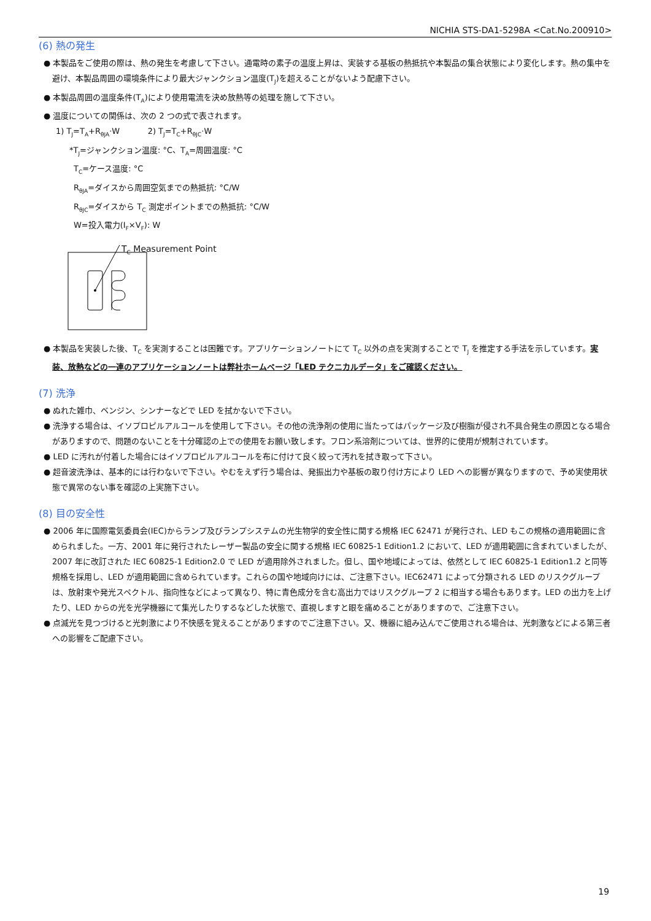NICHIA STS-DA1-5298A <Cat.No.200910>
(6) 熱の発生
● 本製品をご使用の際は、熱の発生を考慮して下さい。通電時の素子の温度上昇は、実装する基板の熱抵抗や本製品の集合状態により変化します。熱の集中を避け、本製品周囲の環境条件により最大ジャンクション温度(T<sub>J</sub>)を超えることがないよう配慮下さい。
● 本製品周囲の温度条件(T<sub>A</sub>)により使用電流を決め放熱等の処理を施して下さい。
● 温度についての関係は、次の 2 つの式で表されます。
1) T<sub>J</sub>=T<sub>A</sub>+R<sub>θJA</sub>·W 2) T<sub>J</sub>=T<sub>C</sub>+R<sub>θJC</sub>·W
*T<sub>J</sub>=ジャンクション温度: °C、T<sub>A</sub>=周囲温度: °C
T<sub>C</sub>=ケース温度: °C
R<sub>θJA</sub>=ダイスから周囲空気までの熱抵抗: °C/W
R<sub>θJC</sub>=ダイスから T<sub>C</sub> 測定ポイントまでの熱抵抗: °C/W
W=投入電力(I<sub>F</sub>×V<sub>F</sub>): W
T<sub>C</sub> Measurement Point
● 本製品を実装した後、T<sub>C</sub> を実測することは困難です。アプリケーションノートにて T<sub>C</sub> 以外の点を実測することで T<sub>J</sub> を推定する手法を示しています。実装、放熱などの一連のアプリケーションノートは弊社ホームページ「LED テクニカルデータ」をご確認ください。
(7) 洗浄
● ぬれた雑巾、ベンジン、シンナーなどで LED を拭かないで下さい。
● 洗浄する場合は、イソプロピルアルコールを使用して下さい。その他の洗浄剤の使用に当たってはパッケージ及び樹脂が侵され不具合発生の原因となる場合がありますので、問題のないことを十分確認の上での使用をお願い致します。フロン系溶剤については、世界的に使用が規制されています。
● LED に汚れが付着した場合にはイソプロピルアルコールを布に付けて良く絞って汚れを拭き取って下さい。
● 超音波洗浄は、基本的には行わないで下さい。やむをえず行う場合は、発振出力や基板の取り付け方により LED への影響が異なりますので、予め実使用状態で異常のない事を確認の上実施下さい。
(8) 目の安全性
● 2006 年に国際電気委員会(IEC)からランプ及びランプシステムの光生物学的安全性に関する規格 IEC 62471 が発行され、LED もこの規格の適用範囲に含められました。一方、2001 年に発行されたレーザー製品の安全に関する規格 IEC 60825-1 Edition1.2 において、LED が適用範囲に含まれていましたが、2007 年に改訂された IEC 60825-1 Edition2.0 で LED が適用除外されました。但し、国や地域によっては、依然として IEC 60825-1 Edition1.2 と同等規格を採用し、LED が適用範囲に含められています。これらの国や地域向けには、ご注意下さい。IEC62471 によって分類される LED のリスクグループは、放射束や発光スペクトル、指向性などによって異なり、特に青色成分を含む高出力ではリスクグループ 2 に相当する場合もあります。LED の出力を上げたり、LED からの光を光学機器にて集光したりするなどした状態で、直視しますと眼を痛めることがありますので、ご注意下さい。
● 点滅光を見つづけると光刺激により不快感を覚えることがありますのでご注意下さい。又、機器に組み込んでご使用される場合は、光刺激などによる第三者への影響をご配慮下さい。
19